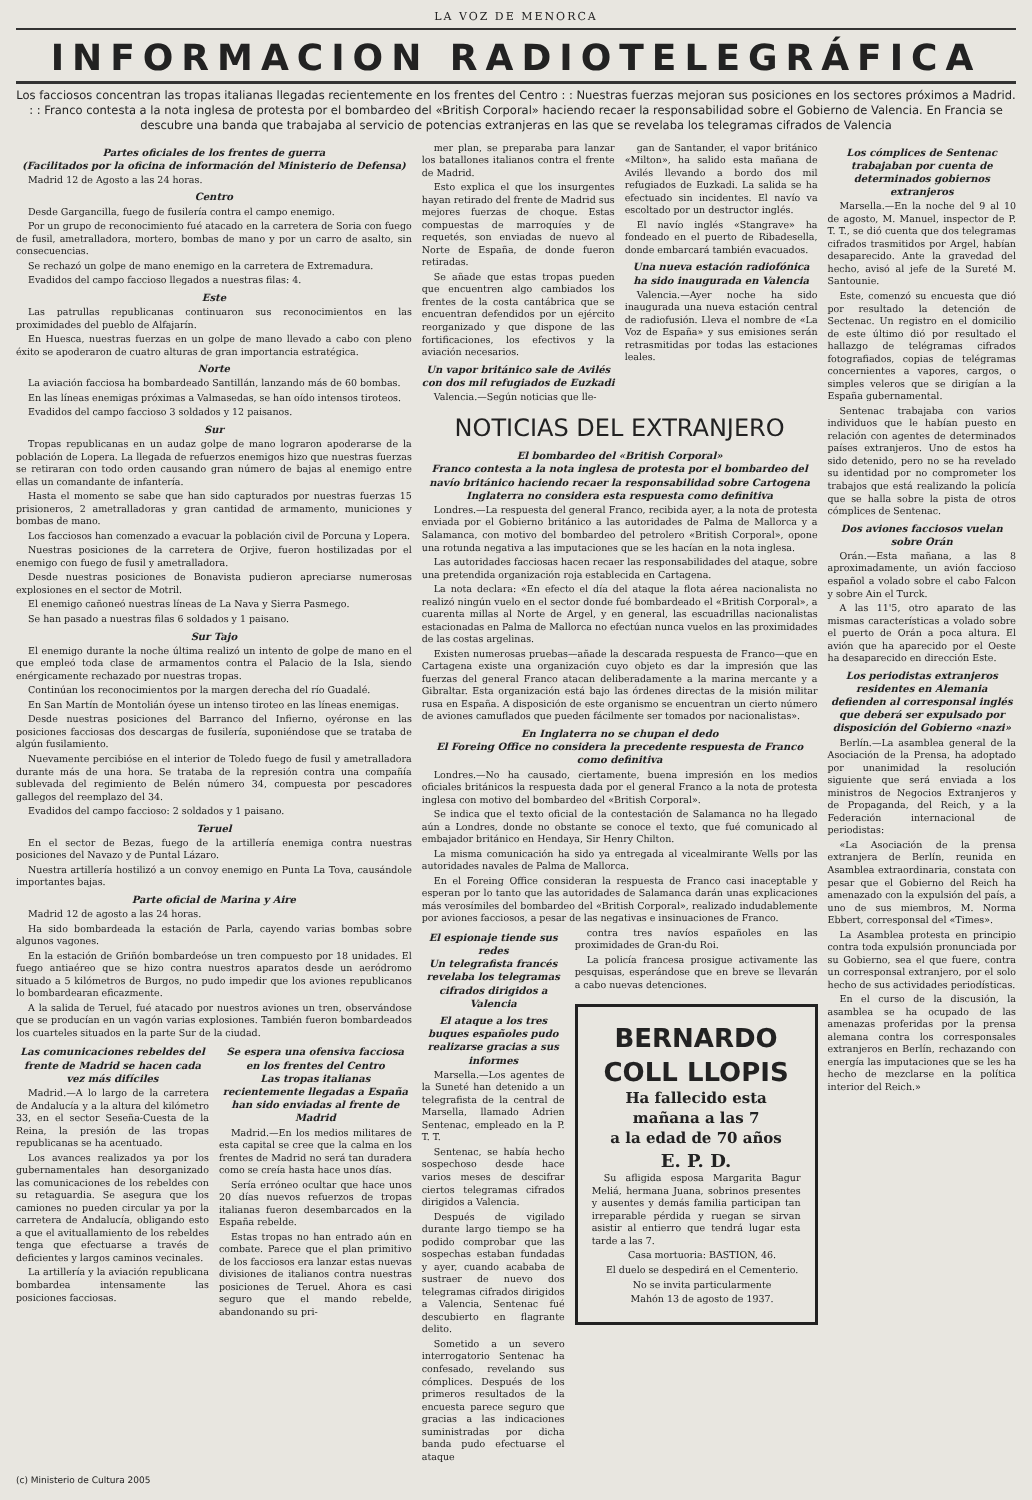LA VOZ DE MENORCA
INFORMACION RADIOTELEGRÁFICA
Los facciosos concentran las tropas italianas llegadas recientemente en los frentes del Centro : : Nuestras fuerzas mejoran sus posiciones en los sectores próximos a Madrid. : : Franco contesta a la nota inglesa de protesta por el bombardeo del «British Corporal» haciendo recaer la responsabilidad sobre el Gobierno de Valencia. En Francia se descubre una banda que trabajaba al servicio de potencias extranjeras en las que se revelaba los telegramas cifrados de Valencia
Partes oficiales de los frentes de guerra
(Facilitados por la oficina de información del Ministerio de Defensa)
Madrid 12 de Agosto a las 24 horas.
Centro
Desde Gargancilla, fuego de fusilería contra el campo enemigo.
Por un grupo de reconocimiento fué atacado en la carretera de Soria con fuego de fusil, ametralladora, mortero, bombas de mano y por un carro de asalto, sin consecuencias.
Se rechazó un golpe de mano enemigo en la carretera de Extremadura.
Evadidos del campo faccioso llegados a nuestras filas: 4.
Este
Las patrullas republicanas continuaron sus reconocimientos en las proximidades del pueblo de Alfajarín.
En Huesca, nuestras fuerzas en un golpe de mano llevado a cabo con pleno éxito se apoderaron de cuatro alturas de gran importancia estratégica.
Norte
La aviación facciosa ha bombardeado Santillán, lanzando más de 60 bombas.
En las líneas enemigas próximas a Valmasedas, se han oído intensos tiroteos.
Evadidos del campo faccioso 3 soldados y 12 paisanos.
Sur
Tropas republicanas en un audaz golpe de mano lograron apoderarse de la población de Lopera. La llegada de refuerzos enemigos hizo que nuestras fuerzas se retiraran con todo orden causando gran número de bajas al enemigo entre ellas un comandante de infantería.
Hasta el momento se sabe que han sido capturados por nuestras fuerzas 15 prisioneros, 2 ametralladoras y gran cantidad de armamento, municiones y bombas de mano.
Los facciosos han comenzado a evacuar la población civil de Porcuna y Lopera.
Nuestras posiciones de la carretera de Orjive, fueron hostilizadas por el enemigo con fuego de fusil y ametralladora.
Desde nuestras posiciones de Bonavista pudieron apreciarse numerosas explosiones en el sector de Motril.
El enemigo cañoneó nuestras líneas de La Nava y Sierra Pasmego.
Se han pasado a nuestras filas 6 soldados y 1 paisano.
Sur Tajo
El enemigo durante la noche última realizó un intento de golpe de mano en el que empleó toda clase de armamentos contra el Palacio de la Isla, siendo enérgicamente rechazado por nuestras tropas.
Continúan los reconocimientos por la margen derecha del río Guadalé.
En San Martín de Montolián óyese un intenso tiroteo en las líneas enemigas.
Desde nuestras posiciones del Barranco del Infierno, oyéronse en las posiciones facciosas dos descargas de fusilería, suponiéndose que se trataba de algún fusilamiento.
Nuevamente percibióse en el interior de Toledo fuego de fusil y ametralladora durante más de una hora. Se trataba de la represión contra una compañía sublevada del regimiento de Belén número 34, compuesta por pescadores gallegos del reemplazo del 34.
Evadidos del campo faccioso: 2 soldados y 1 paisano.
Teruel
En el sector de Bezas, fuego de la artillería enemiga contra nuestras posiciones del Navazo y de Puntal Lázaro.
Nuestra artillería hostilizó a un convoy enemigo en Punta La Tova, causándole importantes bajas.
Parte oficial de Marina y Aire
Madrid 12 de agosto a las 24 horas.
Ha sido bombardeada la estación de Parla, cayendo varias bombas sobre algunos vagones.
En la estación de Griñón bombardeóse un tren compuesto por 18 unidades. El fuego antiaéreo que se hizo contra nuestros aparatos desde un aeródromo situado a 5 kilómetros de Burgos, no pudo impedir que los aviones republicanos lo bombardearan eficazmente.
A la salida de Teruel, fué atacado por nuestros aviones un tren, observándose que se producían en un vagón varias explosiones. También fueron bombardeados los cuarteles situados en la parte Sur de la ciudad.
Las comunicaciones rebeldes del frente de Madrid se hacen cada vez más difíciles
Madrid.—A lo largo de la carretera de Andalucía y a la altura del kilómetro 33, en el sector Seseña-Cuesta de la Reina, la presión de las tropas republicanas se ha acentuado.
Los avances realizados ya por los gubernamentales han desorganizado las comunicaciones de los rebeldes con su retaguardia. Se asegura que los camiones no pueden circular ya por la carretera de Andalucía, obligando esto a que el avituallamiento de los rebeldes tenga que efectuarse a través de deficientes y largos caminos vecinales.
La artillería y la aviación republicana bombardea intensamente las posiciones facciosas.
Se espera una ofensiva facciosa en los frentes del Centro
Las tropas italianas recientemente llegadas a España han sido enviadas al frente de Madrid
Madrid.—En los medios militares de esta capital se cree que la calma en los frentes de Madrid no será tan duradera como se creía hasta hace unos días.
Sería erróneo ocultar que hace unos 20 días nuevos refuerzos de tropas italianas fueron desembarcados en la España rebelde.
Estas tropas no han entrado aún en combate. Parece que el plan primitivo de los facciosos era lanzar estas nuevas divisiones de italianos contra nuestras posiciones de Teruel. Ahora es casi seguro que el mando rebelde, abandonando su pri-
mer plan, se preparaba para lanzar los batallones italianos contra el frente de Madrid.
Esto explica el que los insurgentes hayan retirado del frente de Madrid sus mejores fuerzas de choque. Estas compuestas de marroquíes y de requetés, son enviadas de nuevo al Norte de España, de donde fueron retiradas.
Se añade que estas tropas pueden que encuentren algo cambiados los frentes de la costa cantábrica que se encuentran defendidos por un ejército reorganizado y que dispone de las fortificaciones, los efectivos y la aviación necesarios.
Un vapor británico sale de Avilés con dos mil refugiados de Euzkadi
Valencia.—Según noticias que lle-
gan de Santander, el vapor británico «Milton», ha salido esta mañana de Avilés llevando a bordo dos mil refugiados de Euzkadi. La salida se ha efectuado sin incidentes. El navío va escoltado por un destructor inglés.
El navío inglés «Stangrave» ha fondeado en el puerto de Ribadesella, donde embarcará también evacuados.
Una nueva estación radiofónica ha sido inaugurada en Valencia
Valencia.—Ayer noche ha sido inaugurada una nueva estación central de radiofusión. Lleva el nombre de «La Voz de España» y sus emisiones serán retrasmitidas por todas las estaciones leales.
NOTICIAS DEL EXTRANJERO
El bombardeo del «British Corporal»
Franco contesta a la nota inglesa de protesta por el bombardeo del navío británico haciendo recaer la responsabilidad sobre Cartogena
Inglaterra no considera esta respuesta como definitiva
Londres.—La respuesta del general Franco, recibida ayer, a la nota de protesta enviada por el Gobierno británico a las autoridades de Palma de Mallorca y a Salamanca, con motivo del bombardeo del petrolero «British Corporal», opone una rotunda negativa a las imputaciones que se les hacían en la nota inglesa.
Las autoridades facciosas hacen recaer las responsabilidades del ataque, sobre una pretendida organización roja establecida en Cartagena.
La nota declara: «En efecto el día del ataque la flota aérea nacionalista no realizó ningún vuelo en el sector donde fué bombardeado el «British Corporal», a cuarenta millas al Norte de Argel, y en general, las escuadrillas nacionalistas estacionadas en Palma de Mallorca no efectúan nunca vuelos en las proximidades de las costas argelinas.
Existen numerosas pruebas—añade la descarada respuesta de Franco—que en Cartagena existe una organización cuyo objeto es dar la impresión que las fuerzas del general Franco atacan deliberadamente a la marina mercante y a Gibraltar. Esta organización está bajo las órdenes directas de la misión militar rusa en España. A disposición de este organismo se encuentran un cierto número de aviones camuflados que pueden fácilmente ser tomados por nacionalistas».
En Inglaterra no se chupan el dedo
El Foreing Office no considera la precedente respuesta de Franco como definitiva
Londres.—No ha causado, ciertamente, buena impresión en los medios oficiales británicos la respuesta dada por el general Franco a la nota de protesta inglesa con motivo del bombardeo del «British Corporal».
Se indica que el texto oficial de la contestación de Salamanca no ha llegado aún a Londres, donde no obstante se conoce el texto, que fué comunicado al embajador británico en Hendaya, Sir Henry Chilton.
La misma comunicación ha sido ya entregada al vicealmirante Wells por las autoridades navales de Palma de Mallorca.
En el Foreing Office consideran la respuesta de Franco casi inaceptable y esperan por lo tanto que las autoridades de Salamanca darán unas explicaciones más verosímiles del bombardeo del «British Corporal», realizado indudablemente por aviones facciosos, a pesar de las negativas e insinuaciones de Franco.
El espionaje tiende sus redes
Un telegrafista francés revelaba los telegramas cifrados dirigidos a Valencia
El ataque a los tres buques españoles pudo realizarse gracias a sus informes
Marsella.—Los agentes de la Suneté han detenido a un telegrafista de la central de Marsella, llamado Adrien Sentenac, empleado en la P. T. T.
Sentenac, se había hecho sospechoso desde hace varios meses de descifrar ciertos telegramas cifrados dirigidos a Valencia.
Después de vigilado durante largo tiempo se ha podido comprobar que las sospechas estaban fundadas y ayer, cuando acababa de sustraer de nuevo dos telegramas cifrados dirigidos a Valencia, Sentenac fué descubierto en flagrante delito.
Sometido a un severo interrogatorio Sentenac ha confesado, revelando sus cómplices. Después de los primeros resultados de la encuesta parece seguro que gracias a las indicaciones suministradas por dicha banda pudo efectuarse el ataque
contra tres navíos españoles en las proximidades de Gran-du Roi.
La policía francesa prosigue activamente las pesquisas, esperándose que en breve se llevarán a cabo nuevas detenciones.
BERNARDO COLL LLOPIS
Ha fallecido esta mañana a las 7
a la edad de 70 años
E. P. D.
Su afligida esposa Margarita Bagur Meliá, hermana Juana, sobrinos presentes y ausentes y demás familia participan tan irreparable pérdida y ruegan se sirvan asistir al entierro que tendrá lugar esta tarde a las 7.
Casa mortuoria: BASTION, 46.
El duelo se despedirá en el Cementerio.
No se invita particularmente
Mahón 13 de agosto de 1937.
Los cómplices de Sentenac trabajaban por cuenta de determinados gobiernos extranjeros
Marsella.—En la noche del 9 al 10 de agosto, M. Manuel, inspector de P. T. T., se dió cuenta que dos telegramas cifrados trasmitidos por Argel, habían desaparecido. Ante la gravedad del hecho, avisó al jefe de la Sureté M. Santounie.
Este, comenzó su encuesta que dió por resultado la detención de Sectenac. Un registro en el domicilio de este último dió por resultado el hallazgo de telégramas cifrados fotografiados, copias de telégramas concernientes a vapores, cargos, o simples veleros que se dirigían a la España gubernamental.
Sentenac trabajaba con varios individuos que le habían puesto en relación con agentes de determinados países extranjeros. Uno de estos ha sido detenido, pero no se ha revelado su identidad por no comprometer los trabajos que está realizando la policía que se halla sobre la pista de otros cómplices de Sentenac.
Dos aviones facciosos vuelan sobre Orán
Orán.—Esta mañana, a las 8 aproximadamente, un avión faccioso español a volado sobre el cabo Falcon y sobre Ain el Turck.
A las 11'5, otro aparato de las mismas características a volado sobre el puerto de Orán a poca altura. El avión que ha aparecido por el Oeste ha desaparecido en dirección Este.
Los periodistas extranjeros residentes en Alemania defienden al corresponsal inglés que deberá ser expulsado por disposición del Gobierno «nazi»
Berlín.—La asamblea general de la Asociación de la Prensa, ha adoptado por unanimidad la resolución siguiente que será enviada a los ministros de Negocios Extranjeros y de Propaganda, del Reich, y a la Federación internacional de periodistas:
«La Asociación de la prensa extranjera de Berlín, reunida en Asamblea extraordinaria, constata con pesar que el Gobierno del Reich ha amenazado con la expulsión del país, a uno de sus miembros, M. Norma Ebbert, corresponsal del «Times».
La Asamblea protesta en principio contra toda expulsión pronunciada por su Gobierno, sea el que fuere, contra un corresponsal extranjero, por el solo hecho de sus actividades periodísticas.
En el curso de la discusión, la asamblea se ha ocupado de las amenazas proferidas por la prensa alemana contra los corresponsales extranjeros en Berlín, rechazando con energía las imputaciones que se les ha hecho de mezclarse en la política interior del Reich.»
(c) Ministerio de Cultura 2005